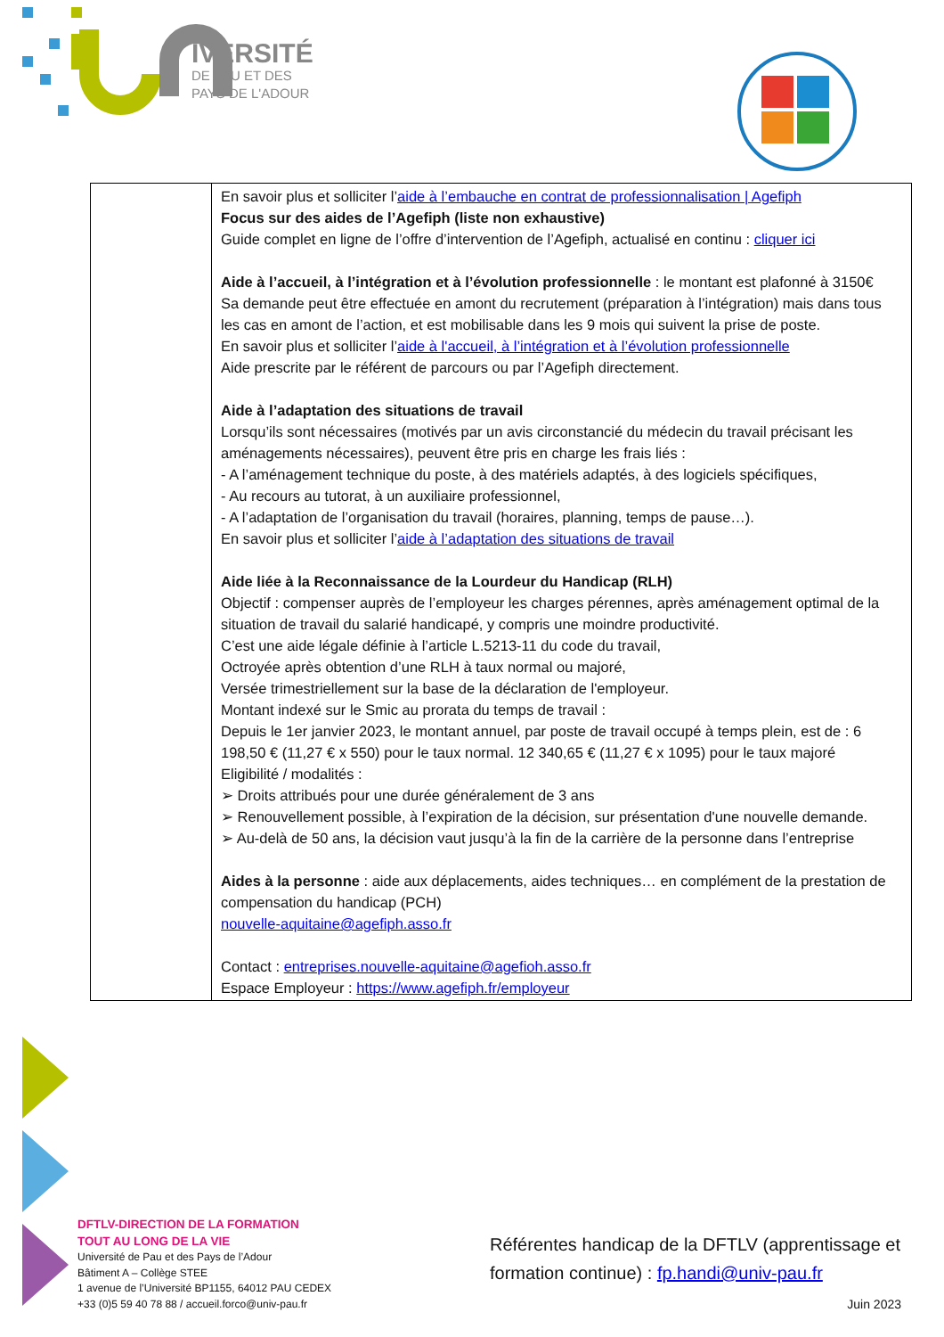IVERSITÉ
DE PAU ET DES
PAYS DE L'ADOUR
| | En savoir plus et solliciter l’ aide à l’embauche en contrat de professionnalisation / Agefiph Focus sur des aides de l’Agefiph (liste non exhaustive) Guide complet en ligne de l’offre d’intervention de l’Agefiph, actualisé en continu : cliquer ici Aide à l’accueil, à l’intégration et à l’évolution professionnelle : le montant est plafonné à 3150€ Sa demande peut être effectuée en amont du recrutement (préparation à l’intégration) mais dans tous les cas en amont de l’action, et est mobilisable dans les 9 mois qui suivent la prise de poste. En savoir plus et solliciter l’ aide à l'accueil, à l’intégration et à l’évolution professionnelle Aide prescrite par le référent de parcours ou par l’Agefiph directement. Aide à l’adaptation des situations de travail Lorsqu’ils sont nécessaires (motivés par un avis circonstancié du médecin du travail précisant les aménagements nécessaires), peuvent être pris en charge les frais liés : - A l’aménagement technique du poste, à des matériels adaptés, à des logiciels spécifiques, - Au recours au tutorat, à un auxiliaire professionnel, - A l’adaptation de l’organisation du travail (horaires, planning, temps de pause…). En savoir plus et solliciter l’ aide à l’adaptation des situations de travail Aide liée à la Reconnaissance de la Lourdeur du Handicap (RLH) Objectif : compenser auprès de l’employeur les charges pérennes, après aménagement optimal de la situation de travail du salarié handicapé, y compris une moindre productivité. C’est une aide légale définie à l’article L.5213-11 du code du travail, Octroyée après obtention d’une RLH à taux normal ou majoré, Versée trimestriellement sur la base de la déclaration de l'employeur. Montant indexé sur le Smic au prorata du temps de travail : Depuis le 1er janvier 2023, le montant annuel, par poste de travail occupé à temps plein, est de : 6 198,50 € (11,27 € x 550) pour le taux normal. 12 340,65 € (11,27 € x 1095) pour le taux majoré Eligibilité / modalités : ➢ Droits attribués pour une durée généralement de 3 ans ➢ Renouvellement possible, à l’expiration de la décision, sur présentation d'une nouvelle demande. ➢ Au-delà de 50 ans, la décision vaut jusqu’à la fin de la carrière de la personne dans l’entreprise Aides à la personne : aide aux déplacements, aides techniques… en complément de la prestation de compensation du handicap (PCH) nouvelle-aquitaine@agefiph.asso.fr Contact : entreprises.nouvelle-aquitaine@agefioh.asso.fr Espace Employeur : https://www.agefiph.fr/employeur |
DFTLV-DIRECTION DE LA FORMATION
TOUT AU LONG DE LA VIE
Université de Pau et des Pays de l’Adour
Bâtiment A – Collège STEE
1 avenue de l’Université BP1155, 64012 PAU CEDEX
+33 (0)5 59 40 78 88 / accueil.forco@univ-pau.fr
Référentes handicap de la DFTLV (apprentissage et formation continue) : fp.handi@univ-pau.fr
Juin 2023